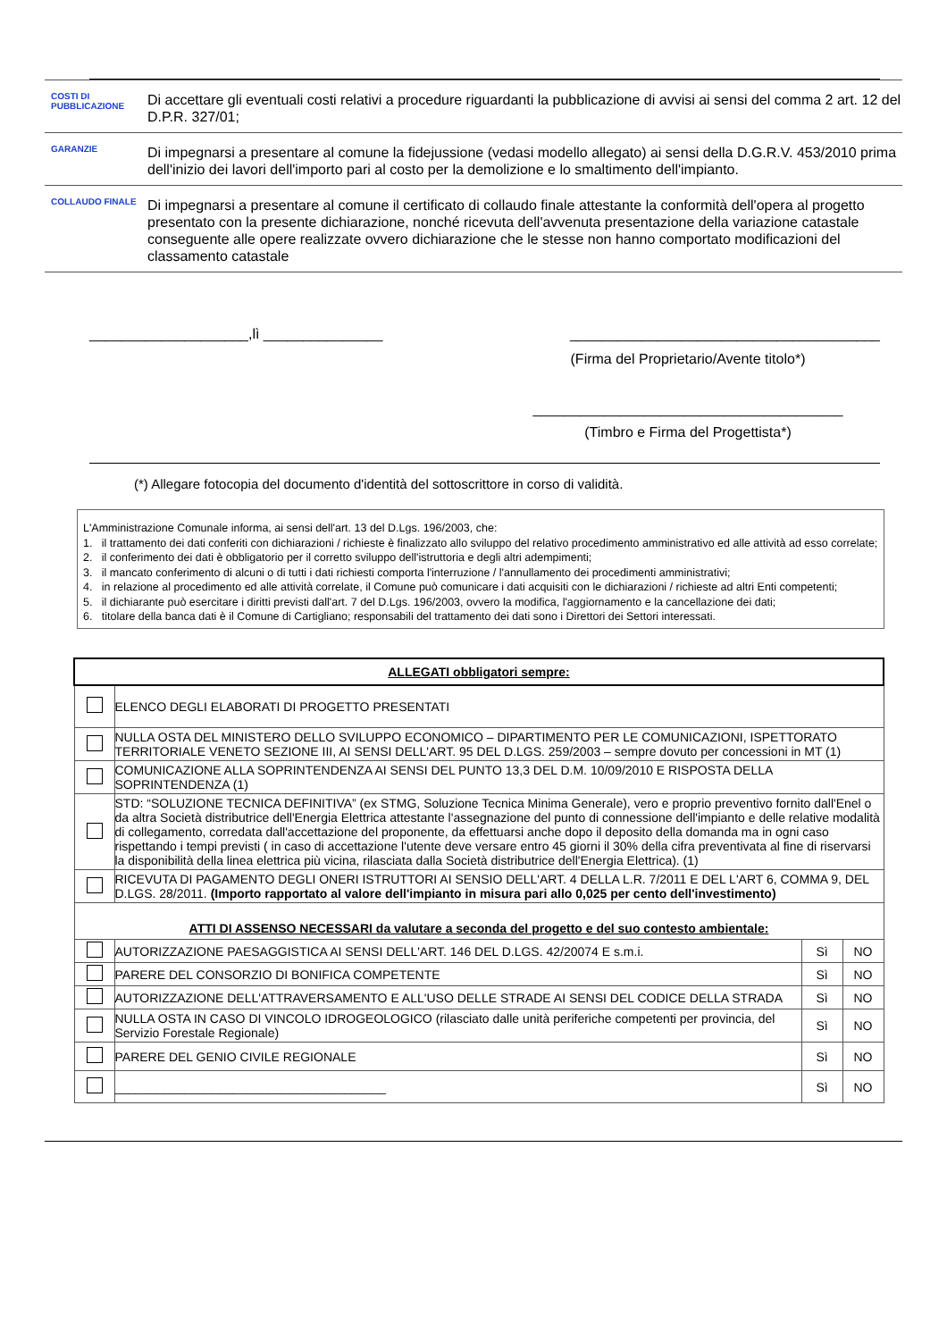COSTI DI PUBBLICAZIONE
Di accettare gli eventuali costi relativi a procedure riguardanti la pubblicazione di avvisi ai sensi del comma 2 art. 12 del D.P.R. 327/01;
GARANZIE
Di impegnarsi a presentare al comune la fidejussione (vedasi modello allegato) ai sensi della D.G.R.V. 453/2010 prima dell'inizio dei lavori dell'importo pari al costo per la demolizione e lo smaltimento dell'impianto.
COLLAUDO FINALE
Di impegnarsi a presentare al comune il certificato di collaudo finale attestante la conformità dell'opera al progetto presentato con la presente dichiarazione, nonché ricevuta dell'avvenuta presentazione della variazione catastale conseguente alle opere realizzate ovvero dichiarazione che le stesse non hanno comportato modificazioni del classamento catastale
____________________,lì _______________ _______________________________________
(Firma del Proprietario/Avente titolo*)
_______________________________________
(Timbro e Firma del Progettista*)
(*) Allegare fotocopia del documento d'identità del sottoscrittore in corso di validità.
L'Amministrazione Comunale informa, ai sensi dell'art. 13 del D.Lgs. 196/2003, che:
1. il trattamento dei dati conferiti con dichiarazioni / richieste è finalizzato allo sviluppo del relativo procedimento amministrativo ed alle attività ad esso correlate;
2. il conferimento dei dati è obbligatorio per il corretto sviluppo dell'istruttoria e degli altri adempimenti;
3. il mancato conferimento di alcuni o di tutti i dati richiesti comporta l'interruzione / l'annullamento dei procedimenti amministrativi;
4. in relazione al procedimento ed alle attività correlate, il Comune può comunicare i dati acquisiti con le dichiarazioni / richieste ad altri Enti competenti;
5. il dichiarante può esercitare i diritti previsti dall'art. 7 del D.Lgs. 196/2003, ovvero la modifica, l'aggiornamento e la cancellazione dei dati;
6. titolare della banca dati è il Comune di Cartigliano; responsabili del trattamento dei dati sono i Direttori dei Settori interessati.
| ALLEGATI obbligatori sempre: | | | |
| --- | --- | --- | --- |
| | ELENCO DEGLI ELABORATI DI PROGETTO PRESENTATI | | |
| | NULLA OSTA DEL MINISTERO DELLO SVILUPPO ECONOMICO – DIPARTIMENTO PER LE COMUNICAZIONI, ISPETTORATO TERRITORIALE VENETO SEZIONE III, AI SENSI DELL'ART. 95 DEL D.LGS. 259/2003 – sempre dovuto per concessioni in MT (1) | | |
| | COMUNICAZIONE ALLA SOPRINTENDENZA AI SENSI DEL PUNTO 13,3 DEL D.M. 10/09/2010 E RISPOSTA DELLA SOPRINTENDENZA (1) | | |
| | STD: “SOLUZIONE TECNICA DEFINITIVA” (ex STMG, Soluzione Tecnica Minima Generale), vero e proprio preventivo fornito dall'Enel o da altra Società distributrice dell'Energia Elettrica attestante l'assegnazione del punto di connessione dell'impianto e delle relative modalità di collegamento, corredata dall'accettazione del proponente, da effettuarsi anche dopo il deposito della domanda ma in ogni caso rispettando i tempi previsti ( in caso di accettazione l'utente deve versare entro 45 giorni il 30% della cifra preventivata al fine di riservarsi la disponibilità della linea elettrica più vicina, rilasciata dalla Società distributrice dell'Energia Elettrica). (1) | | |
| | RICEVUTA DI PAGAMENTO DEGLI ONERI ISTRUTTORI AI SENSIO DELL'ART. 4 DELLA L.R. 7/2011 E DEL L'ART 6, COMMA 9, DEL D.LGS. 28/2011. (Importo rapportato al valore dell'impianto in misura pari allo 0,025 per cento dell'investimento) | | |
| ATTI DI ASSENSO NECESSARI da valutare a seconda del progetto e del suo contesto ambientale: | | | |
| | AUTORIZZAZIONE PAESAGGISTICA AI SENSI DELL'ART. 146 DEL D.LGS. 42/20074 E s.m.i. | Sì | NO |
| | PARERE DEL CONSORZIO DI BONIFICA COMPETENTE | Sì | NO |
| | AUTORIZZAZIONE DELL'ATTRAVERSAMENTO E ALL'USO DELLE STRADE AI SENSI DEL CODICE DELLA STRADA | Sì | NO |
| | NULLA OSTA IN CASO DI VINCOLO IDROGEOLOGICO (rilasciato dalle unità periferiche competenti per provincia, del Servizio Forestale Regionale) | Sì | NO |
| | PARERE DEL GENIO CIVILE REGIONALE | Sì | NO |
| | _______________________________________ | Sì | NO |